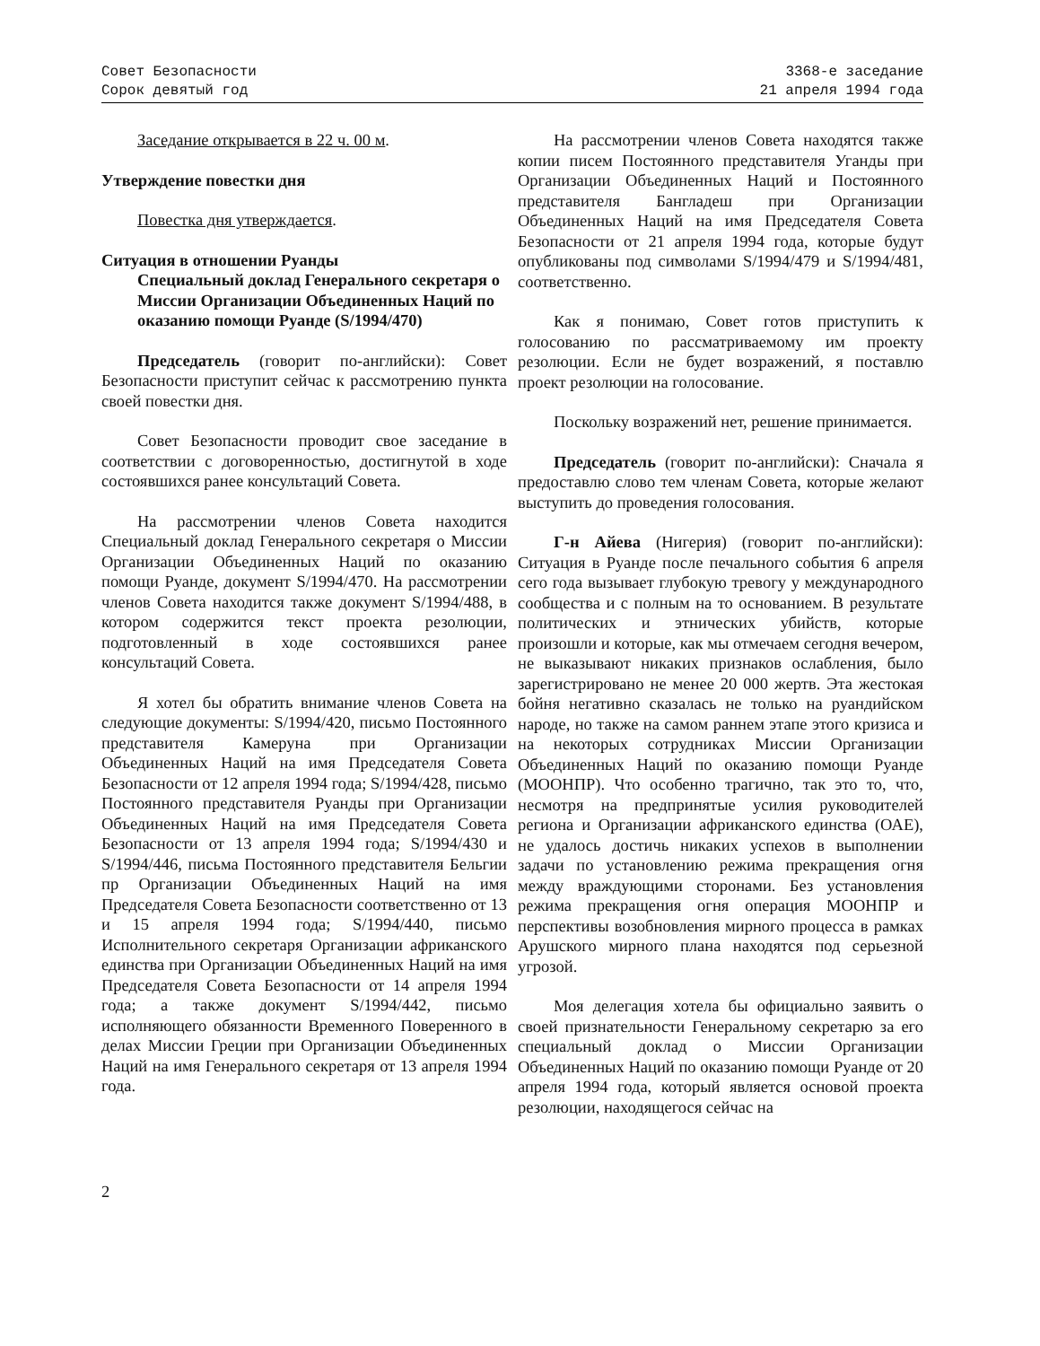Совет Безопасности
Сорок девятый год
3368-е заседание
21 апреля 1994 года
Заседание открывается в 22 ч. 00 м.
Утверждение повестки дня
Повестка дня утверждается.
Ситуация в отношении Руанды
Специальный доклад Генерального секретаря о Миссии Организации Объединенных Наций по оказанию помощи Руанде (S/1994/470)
Председатель (говорит по-английски): Совет Безопасности приступит сейчас к рассмотрению пункта своей повестки дня.
Совет Безопасности проводит свое заседание в соответствии с договоренностью, достигнутой в ходе состоявшихся ранее консультаций Совета.
На рассмотрении членов Совета находится Специальный доклад Генерального секретаря о Миссии Организации Объединенных Наций по оказанию помощи Руанде, документ S/1994/470. На рассмотрении членов Совета находится также документ S/1994/488, в котором содержится текст проекта резолюции, подготовленный в ходе состоявшихся ранее консультаций Совета.
Я хотел бы обратить внимание членов Совета на следующие документы: S/1994/420, письмо Постоянного представителя Камеруна при Организации Объединенных Наций на имя Председателя Совета Безопасности от 12 апреля 1994 года; S/1994/428, письмо Постоянного представителя Руанды при Организации Объединенных Наций на имя Председателя Совета Безопасности от 13 апреля 1994 года; S/1994/430 и S/1994/446, письма Постоянного представителя Бельгии пр Организации Объединенных Наций на имя Председателя Совета Безопасности соответственно от 13 и 15 апреля 1994 года; S/1994/440, письмо Исполнительного секретаря Организации африканского единства при Организации Объединенных Наций на имя Председателя Совета Безопасности от 14 апреля 1994 года; а также документ S/1994/442, письмо исполняющего обязанности Временного Поверенного в делах Миссии Греции при Организации Объединенных Наций на имя Генерального секретаря от 13 апреля 1994 года.
На рассмотрении членов Совета находятся также копии писем Постоянного представителя Уганды при Организации Объединенных Наций и Постоянного представителя Бангладеш при Организации Объединенных Наций на имя Председателя Совета Безопасности от 21 апреля 1994 года, которые будут опубликованы под символами S/1994/479 и S/1994/481, соответственно.
Как я понимаю, Совет готов приступить к голосованию по рассматриваемому им проекту резолюции. Если не будет возражений, я поставлю проект резолюции на голосование.
Поскольку возражений нет, решение принимается.
Председатель (говорит по-английски): Сначала я предоставлю слово тем членам Совета, которые желают выступить до проведения голосования.
Г-н Айева (Нигерия) (говорит по-английски): Ситуация в Руанде после печального события 6 апреля сего года вызывает глубокую тревогу у международного сообщества и с полным на то основанием. В результате политических и этнических убийств, которые произошли и которые, как мы отмечаем сегодня вечером, не выказывают никаких признаков ослабления, было зарегистрировано не менее 20 000 жертв. Эта жестокая бойня негативно сказалась не только на руандийском народе, но также на самом раннем этапе этого кризиса и на некоторых сотрудниках Миссии Организации Объединенных Наций по оказанию помощи Руанде (МООНПР). Что особенно трагично, так это то, что, несмотря на предпринятые усилия руководителей региона и Организации африканского единства (ОАЕ), не удалось достичь никаких успехов в выполнении задачи по установлению режима прекращения огня между враждующими сторонами. Без установления режима прекращения огня операция МООНПР и перспективы возобновления мирного процесса в рамках Арушского мирного плана находятся под серьезной угрозой.
Моя делегация хотела бы официально заявить о своей признательности Генеральному секретарю за его специальный доклад о Миссии Организации Объединенных Наций по оказанию помощи Руанде от 20 апреля 1994 года, который является основой проекта резолюции, находящегося сейчас на
2